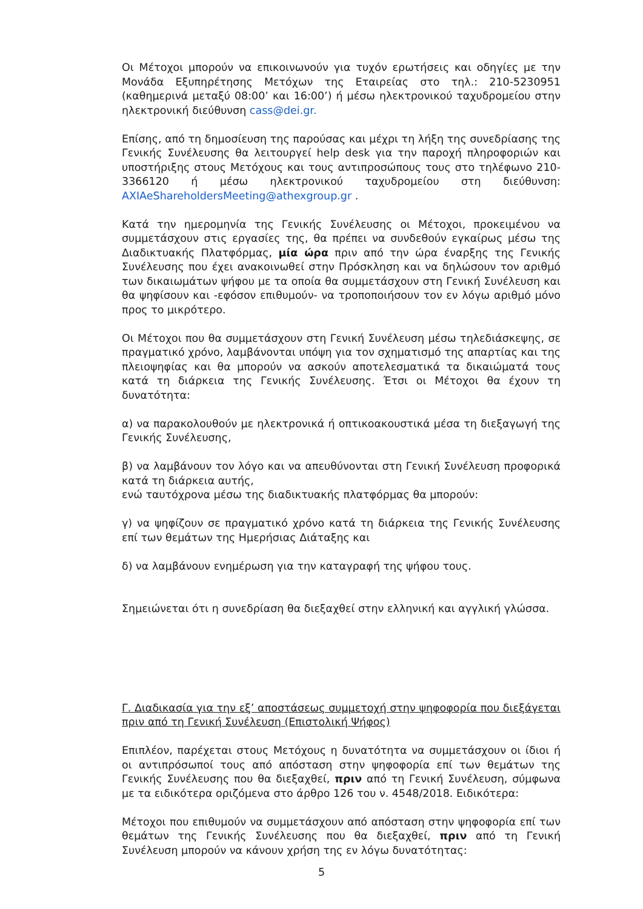Οι Μέτοχοι μπορούν να επικοινωνούν για τυχόν ερωτήσεις και οδηγίες με την Μονάδα Εξυπηρέτησης Μετόχων της Εταιρείας στο τηλ.: 210-5230951 (καθημερινά μεταξύ 08:00’ και 16:00’) ή μέσω ηλεκτρονικού ταχυδρομείου στην ηλεκτρονική διεύθυνση cass@dei.gr.
Επίσης, από τη δημοσίευση της παρούσας και μέχρι τη λήξη της συνεδρίασης της Γενικής Συνέλευσης θα λειτουργεί help desk για την παροχή πληροφοριών και υποστήριξης στους Μετόχους και τους αντιπροσώπους τους στο τηλέφωνο 210-3366120 ή μέσω ηλεκτρονικού ταχυδρομείου στη διεύθυνση: AXIAeShareholdersMeeting@athexgroup.gr .
Κατά την ημερομηνία της Γενικής Συνέλευσης οι Μέτοχοι, προκειμένου να συμμετάσχουν στις εργασίες της, θα πρέπει να συνδεθούν εγκαίρως μέσω της Διαδικτυακής Πλατφόρμας, μία ώρα πριν από την ώρα έναρξης της Γενικής Συνέλευσης που έχει ανακοινωθεί στην Πρόσκληση και να δηλώσουν τον αριθμό των δικαιωμάτων ψήφου με τα οποία θα συμμετάσχουν στη Γενική Συνέλευση και θα ψηφίσουν και -εφόσον επιθυμούν- να τροποποιήσουν τον εν λόγω αριθμό μόνο προς το μικρότερο.
Οι Μέτοχοι που θα συμμετάσχουν στη Γενική Συνέλευση μέσω τηλεδιάσκεψης, σε πραγματικό χρόνο, λαμβάνονται υπόψη για τον σχηματισμό της απαρτίας και της πλειοψηφίας και θα μπορούν να ασκούν αποτελεσματικά τα δικαιώματά τους κατά τη διάρκεια της Γενικής Συνέλευσης. Έτσι οι Μέτοχοι θα έχουν τη δυνατότητα:
α) να παρακολουθούν με ηλεκτρονικά ή οπτικοακουστικά μέσα τη διεξαγωγή της Γενικής Συνέλευσης,
β) να λαμβάνουν τον λόγο και να απευθύνονται στη Γενική Συνέλευση προφορικά κατά τη διάρκεια αυτής,
ενώ ταυτόχρονα μέσω της διαδικτυακής πλατφόρμας θα μπορούν:
γ) να ψηφίζουν σε πραγματικό χρόνο κατά τη διάρκεια της Γενικής Συνέλευσης επί των θεμάτων της Ημερήσιας Διάταξης και
δ) να λαμβάνουν ενημέρωση για την καταγραφή της ψήφου τους.
Σημειώνεται ότι η συνεδρίαση θα διεξαχθεί στην ελληνική και αγγλική γλώσσα.
Γ. Διαδικασία για την εξ’ αποστάσεως συμμετοχή στην ψηφοφορία που διεξάγεται πριν από τη Γενική Συνέλευση (Επιστολική Ψήφος)
Επιπλέον, παρέχεται στους Μετόχους η δυνατότητα να συμμετάσχουν οι ίδιοι ή οι αντιπρόσωποί τους από απόσταση στην ψηφοφορία επί των θεμάτων της Γενικής Συνέλευσης που θα διεξαχθεί, πριν από τη Γενική Συνέλευση, σύμφωνα με τα ειδικότερα οριζόμενα στο άρθρο 126 του ν. 4548/2018. Ειδικότερα:
Μέτοχοι που επιθυμούν να συμμετάσχουν από απόσταση στην ψηφοφορία επί των θεμάτων της Γενικής Συνέλευσης που θα διεξαχθεί, πριν από τη Γενική Συνέλευση μπορούν να κάνουν χρήση της εν λόγω δυνατότητας:
5